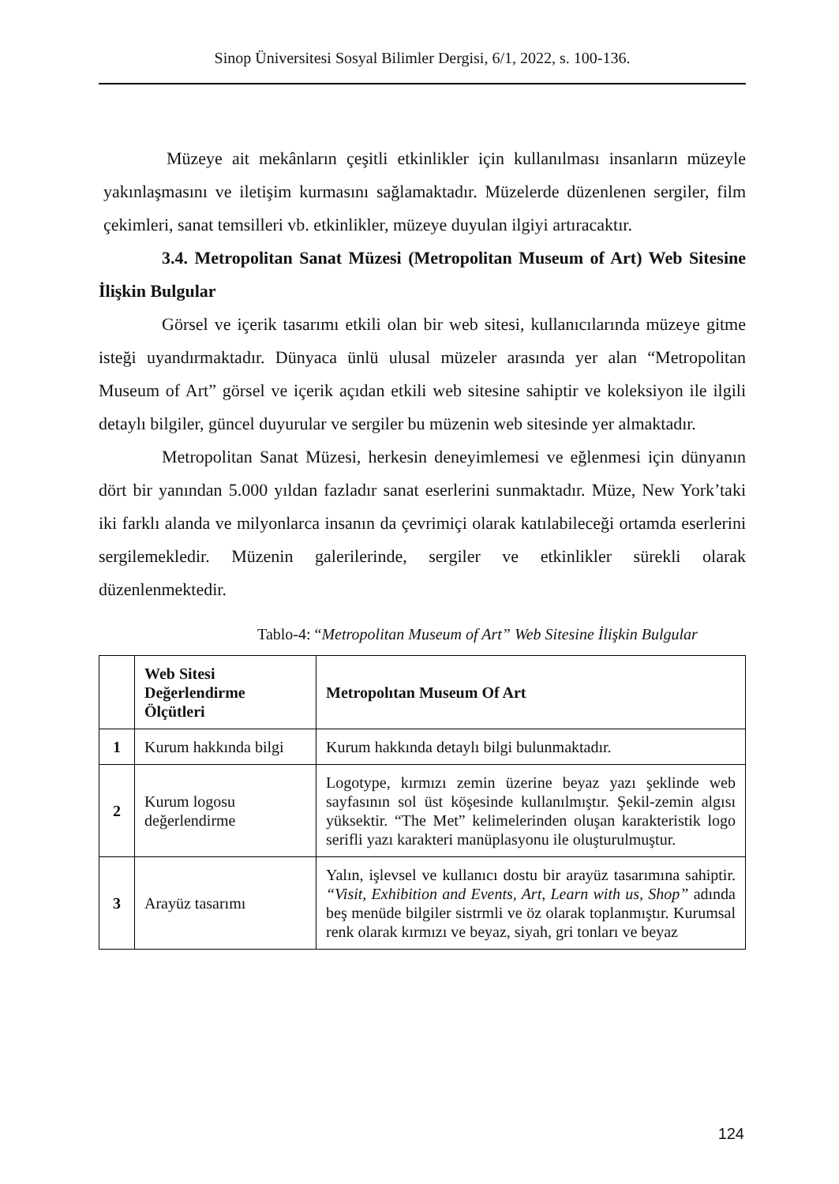Sinop Üniversitesi Sosyal Bilimler Dergisi, 6/1, 2022, s. 100-136.
Müzeye ait mekânların çeşitli etkinlikler için kullanılması insanların müzeyle yakınlaşmasını ve iletişim kurmasını sağlamaktadır. Müzelerde düzenlenen sergiler, film çekimleri, sanat temsilleri vb. etkinlikler, müzeye duyulan ilgiyi artıracaktır.
3.4. Metropolitan Sanat Müzesi (Metropolitan Museum of Art) Web Sitesine İlişkin Bulgular
Görsel ve içerik tasarımı etkili olan bir web sitesi, kullanıcılarında müzeye gitme isteği uyandırmaktadır. Dünyaca ünlü ulusal müzeler arasında yer alan “Metropolitan Museum of Art” görsel ve içerik açıdan etkili web sitesine sahiptir ve koleksiyon ile ilgili detaylı bilgiler, güncel duyurular ve sergiler bu müzenin web sitesinde yer almaktadır.
Metropolitan Sanat Müzesi, herkesin deneyimlemesi ve eğlenmesi için dünyanın dört bir yanından 5.000 yıldan fazladır sanat eserlerini sunmaktadır. Müze, New York’taki iki farklı alanda ve milyonlarca insanın da çevrimiçi olarak katılabileceği ortamda eserlerini sergilemekledir. Müzenin galerilerinde, sergiler ve etkinlikler sürekli olarak düzenlenmektedir.
Tablo-4: “Metropolitan Museum of Art” Web Sitesine İlişkin Bulgular
| | Web Sitesi Değerlendirme Ölçütleri | Metropolıtan Museum Of Art |
| --- | --- | --- |
| 1 | Kurum hakkında bilgi | Kurum hakkında detaylı bilgi bulunmaktadır. |
| 2 | Kurum logosu değerlendirme | Logotype, kırmızı zemin üzerine beyaz yazı şeklinde web sayfasının sol üst köşesinde kullanılmıştır. Şekil-zemin algısı yüksektir. “The Met” kelimelerinden oluşan karakteristik logo serifli yazı karakteri manüplasyonu ile oluşturulmuştur. |
| 3 | Arayüz tasarımı | Yalın, işlevsel ve kullanıcı dostu bir arayüz tasarımına sahiptir. “Visit, Exhibition and Events, Art, Learn with us, Shop” adında beş menüde bilgiler sistrmli ve öz olarak toplanmıştır. Kurumsal renk olarak kırmızı ve beyaz, siyah, gri tonları ve beyaz |
124